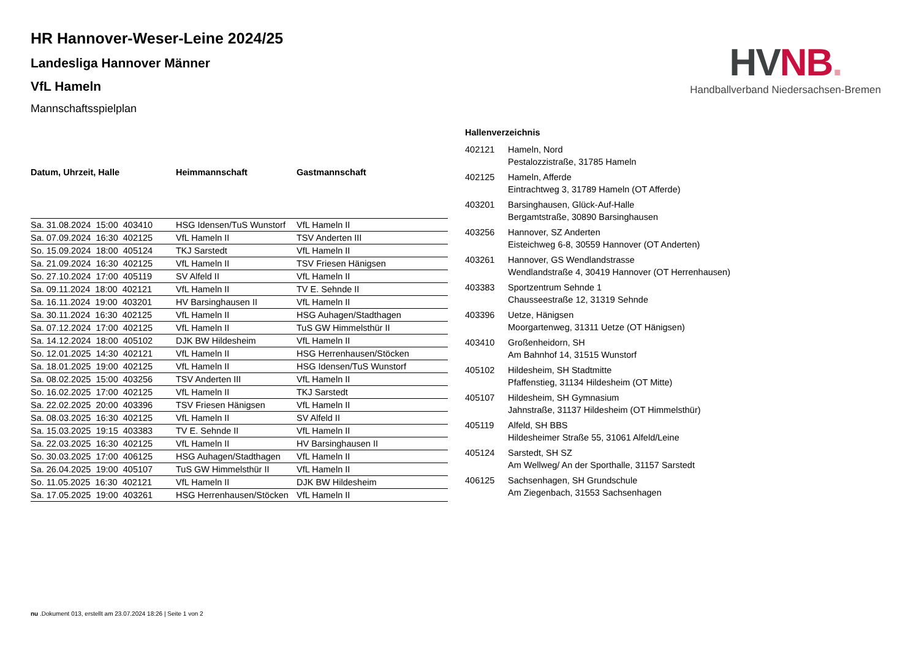HV NB.
Handballverband Niedersachsen-Bremen
HR Hannover-Weser-Leine 2024/25
Landesliga Hannover Männer
VfL Hameln
Mannschaftsspielplan
| Datum, Uhrzeit, Halle | Heimmannschaft | Gastmannschaft |
| --- | --- | --- |
| Sa. 31.08.2024 15:00 403410 | HSG Idensen/TuS Wunstorf | VfL Hameln II |
| Sa. 07.09.2024 16:30 402125 | VfL Hameln II | TSV Anderten III |
| So. 15.09.2024 18:00 405124 | TKJ Sarstedt | VfL Hameln II |
| Sa. 21.09.2024 16:30 402125 | VfL Hameln II | TSV Friesen Hänigsen |
| So. 27.10.2024 17:00 405119 | SV Alfeld II | VfL Hameln II |
| Sa. 09.11.2024 18:00 402121 | VfL Hameln II | TV E. Sehnde II |
| Sa. 16.11.2024 19:00 403201 | HV Barsinghausen II | VfL Hameln II |
| Sa. 30.11.2024 16:30 402125 | VfL Hameln II | HSG Auhagen/Stadthagen |
| Sa. 07.12.2024 17:00 402125 | VfL Hameln II | TuS GW Himmelsthür II |
| Sa. 14.12.2024 18:00 405102 | DJK BW Hildesheim | VfL Hameln II |
| So. 12.01.2025 14:30 402121 | VfL Hameln II | HSG Herrenhausen/Stöcken |
| Sa. 18.01.2025 19:00 402125 | VfL Hameln II | HSG Idensen/TuS Wunstorf |
| Sa. 08.02.2025 15:00 403256 | TSV Anderten III | VfL Hameln II |
| So. 16.02.2025 17:00 402125 | VfL Hameln II | TKJ Sarstedt |
| Sa. 22.02.2025 20:00 403396 | TSV Friesen Hänigsen | VfL Hameln II |
| Sa. 08.03.2025 16:30 402125 | VfL Hameln II | SV Alfeld II |
| Sa. 15.03.2025 19:15 403383 | TV E. Sehnde II | VfL Hameln II |
| Sa. 22.03.2025 16:30 402125 | VfL Hameln II | HV Barsinghausen II |
| So. 30.03.2025 17:00 406125 | HSG Auhagen/Stadthagen | VfL Hameln II |
| Sa. 26.04.2025 19:00 405107 | TuS GW Himmelsthür II | VfL Hameln II |
| So. 11.05.2025 16:30 402121 | VfL Hameln II | DJK BW Hildesheim |
| Sa. 17.05.2025 19:00 403261 | HSG Herrenhausen/Stöcken | VfL Hameln II |
Hallenverzeichnis
402121 Hameln, Nord
Pestalozzistraße, 31785 Hameln
402125 Hameln, Afferde
Eintrachtweg 3, 31789 Hameln (OT Afferde)
403201 Barsinghausen, Glück-Auf-Halle
Bergamtstraße, 30890 Barsinghausen
403256 Hannover, SZ Anderten
Eisteichweg 6-8, 30559 Hannover (OT Anderten)
403261 Hannover, GS Wendlandstrasse
Wendlandstraße 4, 30419 Hannover (OT Herrenhausen)
403383 Sportzentrum Sehnde 1
Chausseestraße 12, 31319 Sehnde
403396 Uetze, Hänigsen
Moorgartenweg, 31311 Uetze (OT Hänigsen)
403410 Großenheidorn, SH
Am Bahnhof 14, 31515 Wunstorf
405102 Hildesheim, SH Stadtmitte
Pfaffenstieg, 31134 Hildesheim (OT Mitte)
405107 Hildesheim, SH Gymnasium
Jahnstraße, 31137 Hildesheim (OT Himmelsthür)
405119 Alfeld, SH BBS
Hildesheimer Straße 55, 31061 Alfeld/Leine
405124 Sarstedt, SH SZ
Am Wellweg/ An der Sporthalle, 31157 Sarstedt
406125 Sachsenhagen, SH Grundschule
Am Ziegenbach, 31553 Sachsenhagen
nu .Dokument 013, erstellt am 23.07.2024 18:26 | Seite 1 von 2